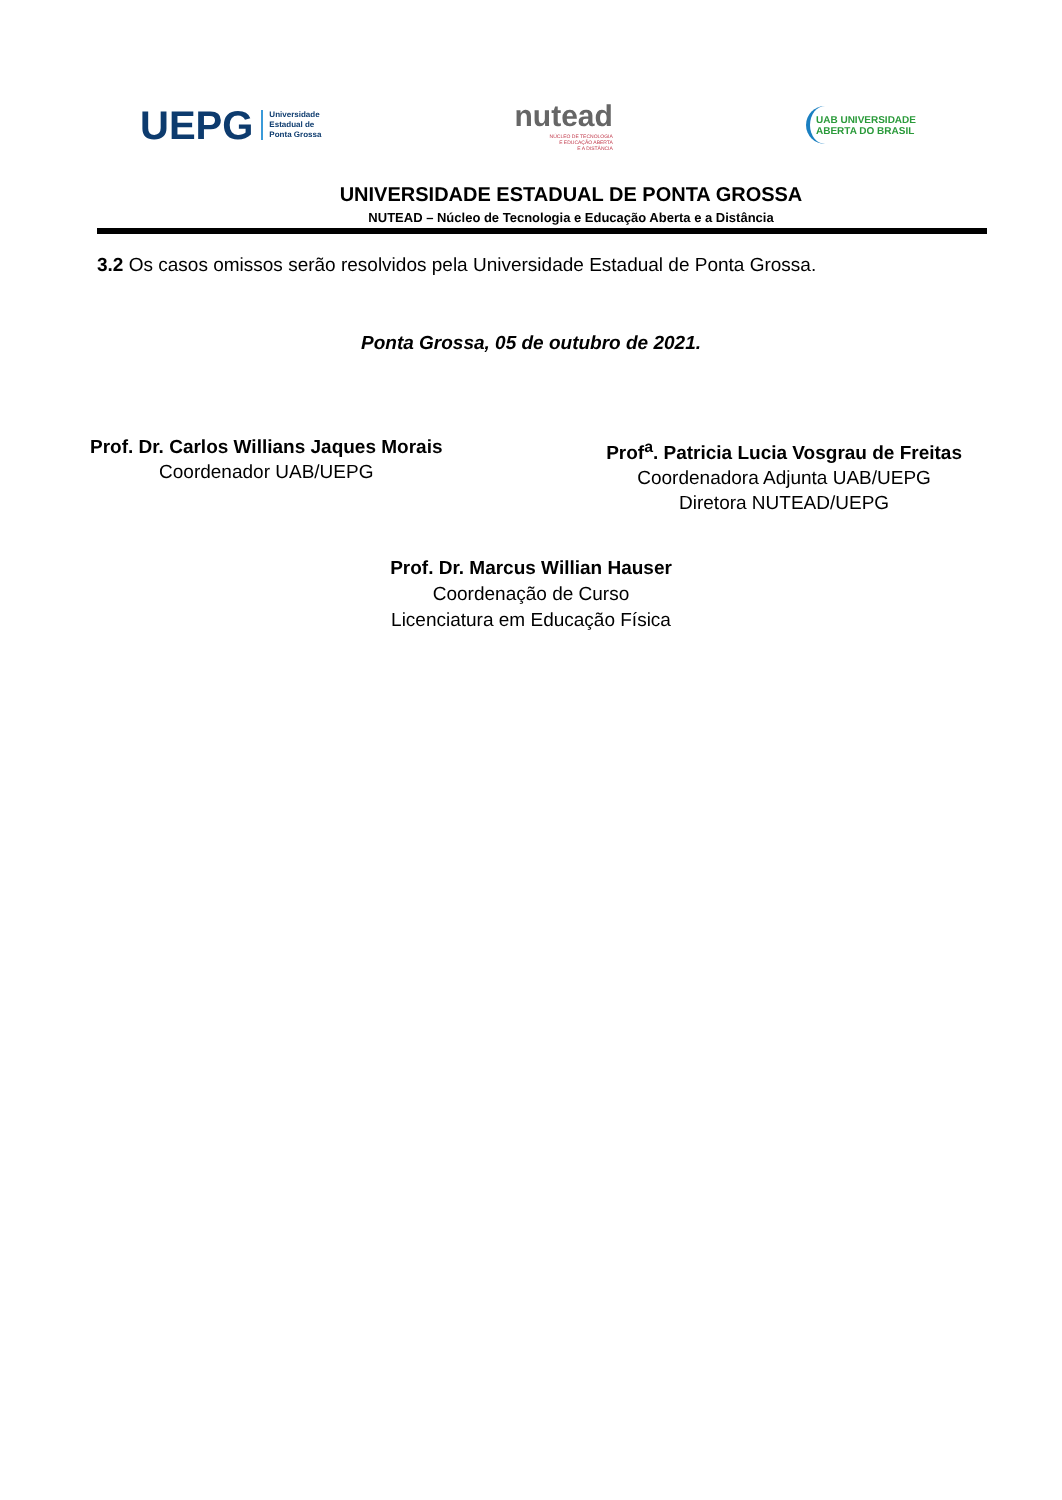UEPG Universidade
Estadual de
Ponta Grossa
nutead
NÚCLEO DE TECNOLOGIA
E EDUCAÇÃO ABERTA
E A DISTÂNCIA
UAB UNIVERSIDADE
ABERTA DO BRASIL
UNIVERSIDADE ESTADUAL DE PONTA GROSSA
NUTEAD – Núcleo de Tecnologia e Educação Aberta e a Distância
3.2 Os casos omissos serão resolvidos pela Universidade Estadual de Ponta Grossa.
Ponta Grossa, 05 de outubro de 2021.
Prof. Dr. Carlos Willians Jaques Morais
Coordenador UAB/UEPG
Prof<sup>a</sup>. Patricia Lucia Vosgrau de Freitas
Coordenadora Adjunta UAB/UEPG
Diretora NUTEAD/UEPG
Prof. Dr. Marcus Willian Hauser
Coordenação de Curso
Licenciatura em Educação Física